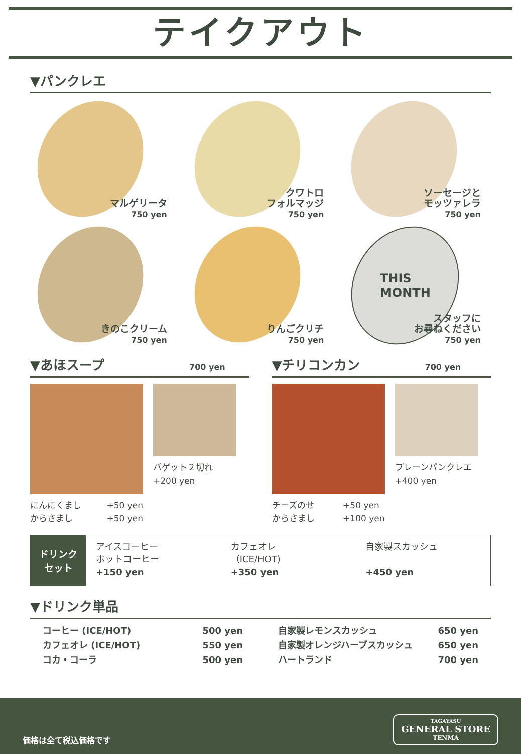テイクアウト
▼パンクレエ
マルゲリータ
750 yen
クワトロ
フォルマッジ
750 yen
ソーセージと
モッツァレラ
750 yen
きのこクリーム
750 yen
りんごクリチ
750 yen
THIS
MONTH
スタッフに
お尋ねください
750 yen
▼あほスープ 700 yen
にんにくまし
からさまし +50 yen
+50 yen
バゲット２切れ
+200 yen
▼チリコンカン 700 yen
チーズのせ
からさまし +50 yen
+100 yen
プレーンパンクレエ
+400 yen
ドリンク
セット
アイスコーヒー
ホットコーヒー
+150 yen
カフェオレ
（ICE/HOT)
+350 yen
自家製スカッシュ
+450 yen
▼ドリンク単品
コーヒー (ICE/HOT)
カフェオレ (ICE/HOT)
コカ・コーラ 500 yen
550 yen
500 yen
自家製レモンスカッシュ
自家製オレンジハーブスカッシュ
ハートランド 650 yen
650 yen
700 yen
価格は全て税込価格です
TAGAYASU
GENERAL STORE
TENMA